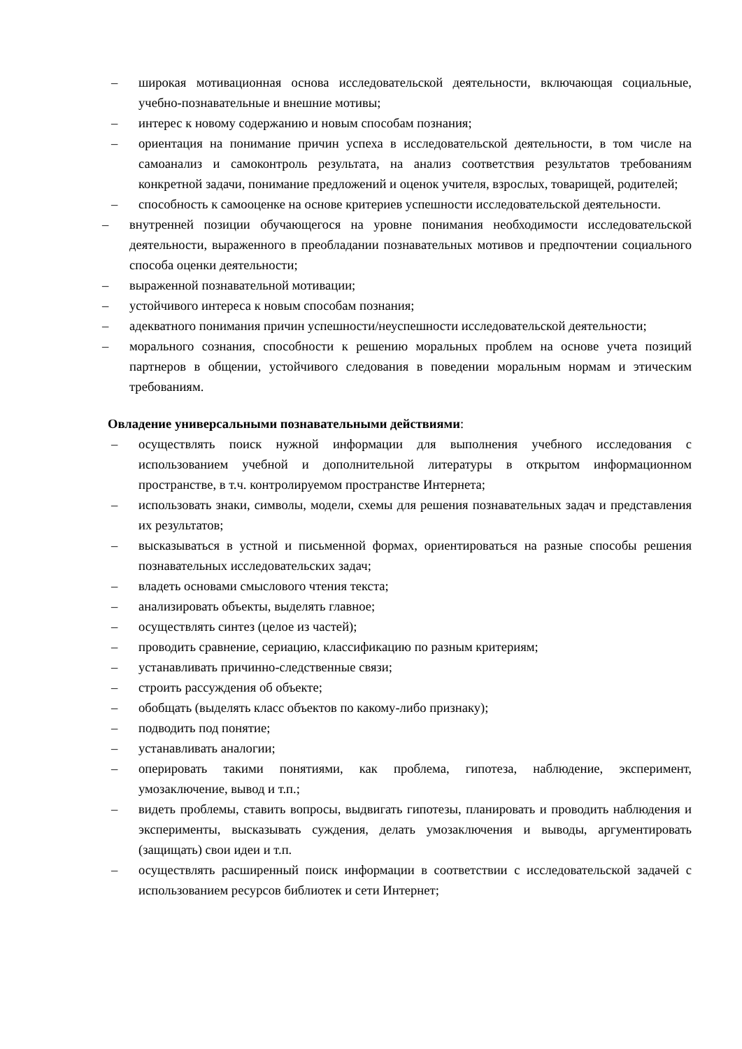– широкая мотивационная основа исследовательской деятельности, включающая социальные, учебно-познавательные и внешние мотивы;
– интерес к новому содержанию и новым способам познания;
– ориентация на понимание причин успеха в исследовательской деятельности, в том числе на самоанализ и самоконтроль результата, на анализ соответствия результатов требованиям конкретной задачи, понимание предложений и оценок учителя, взрослых, товарищей, родителей;
– способность к самооценке на основе критериев успешности исследовательской деятельности.
– внутренней позиции обучающегося на уровне понимания необходимости исследовательской деятельности, выраженного в преобладании познавательных мотивов и предпочтении социального способа оценки деятельности;
– выраженной познавательной мотивации;
– устойчивого интереса к новым способам познания;
– адекватного понимания причин успешности/неуспешности исследовательской деятельности;
– морального сознания, способности к решению моральных проблем на основе учета позиций партнеров в общении, устойчивого следования в поведении моральным нормам и этическим требованиям.
Овладение универсальными познавательными действиями:
– осуществлять поиск нужной информации для выполнения учебного исследования с использованием учебной и дополнительной литературы в открытом информационном пространстве, в т.ч. контролируемом пространстве Интернета;
– использовать знаки, символы, модели, схемы для решения познавательных задач и представления их результатов;
– высказываться в устной и письменной формах, ориентироваться на разные способы решения познавательных исследовательских задач;
– владеть основами смыслового чтения текста;
– анализировать объекты, выделять главное;
– осуществлять синтез (целое из частей);
– проводить сравнение, сериацию, классификацию по разным критериям;
– устанавливать причинно-следственные связи;
– строить рассуждения об объекте;
– обобщать (выделять класс объектов по какому-либо признаку);
– подводить под понятие;
– устанавливать аналогии;
– оперировать такими понятиями, как проблема, гипотеза, наблюдение, эксперимент, умозаключение, вывод и т.п.;
– видеть проблемы, ставить вопросы, выдвигать гипотезы, планировать и проводить наблюдения и эксперименты, высказывать суждения, делать умозаключения и выводы, аргументировать (защищать) свои идеи и т.п.
– осуществлять расширенный поиск информации в соответствии с исследовательской задачей с использованием ресурсов библиотек и сети Интернет;